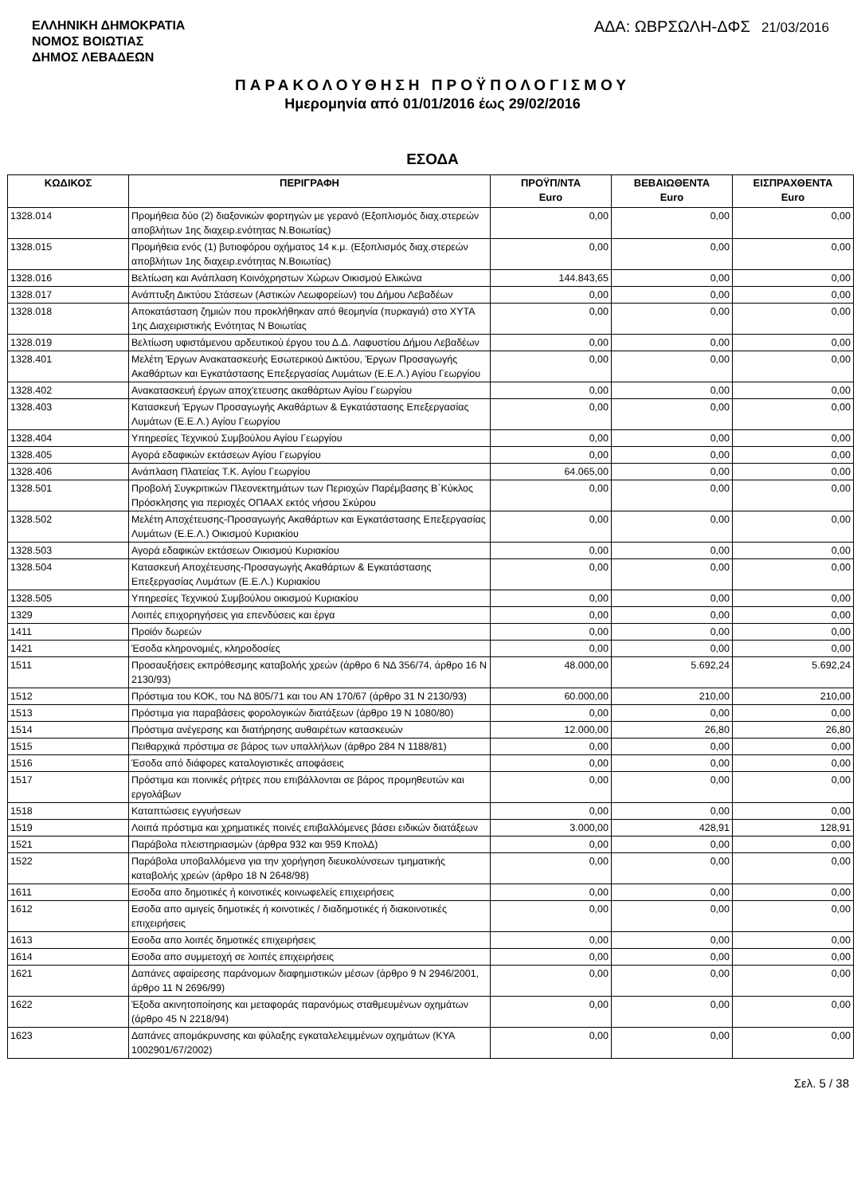ΕΛΛΗΝΙΚΗ ΔΗΜΟΚΡΑΤΙΑ
ΝΟΜΟΣ ΒΟΙΩΤΙΑΣ
ΔΗΜΟΣ ΛΕΒΑΔΕΩΝ
ΑΔΑ: ΩΒΡΣΩΛΗ-ΔΦΣ 21/03/2016
ΠΑΡΑΚΟΛΟΥΘΗΣΗ ΠΡΟΫΠΟΛΟΓΙΣΜΟΥ
Ημερομηνία από 01/01/2016 έως 29/02/2016
ΕΣΟΔΑ
| ΚΩΔΙΚΟΣ | ΠΕΡΙΓΡΑΦΗ | ΠΡΟΫΠ/ΝΤΑ Euro | ΒΕΒΑΙΩΘΕΝΤΑ Euro | ΕΙΣΠΡΑΧΘΕΝΤΑ Euro |
| --- | --- | --- | --- | --- |
| 1328.014 | Προμήθεια δύο (2) διαξονικών φορτηγών με γερανό (Εξοπλισμός διαχ.στερεών αποβλήτων 1ης διαχειρ.ενότητας Ν.Βοιωτίας) | 0,00 | 0,00 | 0,00 |
| 1328.015 | Προμήθεια ενός (1) βυτιοφόρου οχήματος 14 κ.μ. (Εξοπλισμός διαχ.στερεών αποβλήτων 1ης διαχειρ.ενότητας Ν.Βοιωτίας) | 0,00 | 0,00 | 0,00 |
| 1328.016 | Βελτίωση και Ανάπλαση Κοινόχρηστων Χώρων Οικισμού Ελικώνα | 144.843,65 | 0,00 | 0,00 |
| 1328.017 | Ανάπτυξη Δικτύου Στάσεων (Αστικών Λεωφορείων) του Δήμου Λεβαδέων | 0,00 | 0,00 | 0,00 |
| 1328.018 | Αποκατάσταση ζημιών που προκλήθηκαν από θεομηνία (πυρκαγιά) στο ΧΥΤΑ 1ης Διαχειριστικής Ενότητας Ν Βοιωτίας | 0,00 | 0,00 | 0,00 |
| 1328.019 | Βελτίωση υφιστάμενου αρδευτικού έργου του Δ.Δ. Λαφυστίου Δήμου Λεβαδέων | 0,00 | 0,00 | 0,00 |
| 1328.401 | Μελέτη Έργων Ανακατασκευής Εσωτερικού Δικτύου, Έργων Προσαγωγής Ακαθάρτων και Εγκατάστασης Επεξεργασίας Λυμάτων (Ε.Ε.Λ.) Αγίου Γεωργίου | 0,00 | 0,00 | 0,00 |
| 1328.402 | Ανακατασκευή έργων αποχ'ετευσης ακαθάρτων Αγίου Γεωργίου | 0,00 | 0,00 | 0,00 |
| 1328.403 | Κατασκευή Έργων Προσαγωγής Ακαθάρτων & Εγκατάστασης Επεξεργασίας Λυμάτων (Ε.Ε.Λ.) Αγίου Γεωργίου | 0,00 | 0,00 | 0,00 |
| 1328.404 | Υπηρεσίες Τεχνικού Συμβούλου Αγίου Γεωργίου | 0,00 | 0,00 | 0,00 |
| 1328.405 | Αγορά εδαφικών εκτάσεων Αγίου Γεωργίου | 0,00 | 0,00 | 0,00 |
| 1328.406 | Ανάπλαση Πλατείας Τ.Κ. Αγίου Γεωργίου | 64.065,00 | 0,00 | 0,00 |
| 1328.501 | Προβολή Συγκριτικών Πλεονεκτημάτων των Περιοχών Παρέμβασης Β΄Κύκλος Πρόσκλησης για περιοχές ΟΠΑΑΧ εκτός νήσου Σκύρου | 0,00 | 0,00 | 0,00 |
| 1328.502 | Μελέτη Αποχέτευσης-Προσαγωγής Ακαθάρτων και Εγκατάστασης Επεξεργασίας Λυμάτων (Ε.Ε.Λ.) Οικισμού Κυριακίου | 0,00 | 0,00 | 0,00 |
| 1328.503 | Αγορά εδαφικών εκτάσεων Οικισμού Κυριακίου | 0,00 | 0,00 | 0,00 |
| 1328.504 | Κατασκευή Αποχέτευσης-Προσαγωγής Ακαθάρτων & Εγκατάστασης Επεξεργασίας Λυμάτων (Ε.Ε.Λ.) Κυριακίου | 0,00 | 0,00 | 0,00 |
| 1328.505 | Υπηρεσίες Τεχνικού Συμβούλου οικισμού Κυριακίου | 0,00 | 0,00 | 0,00 |
| 1329 | Λοιπές επιχορηγήσεις για επενδύσεις και έργα | 0,00 | 0,00 | 0,00 |
| 1411 | Προϊόν δωρεών | 0,00 | 0,00 | 0,00 |
| 1421 | Έσοδα κληρονομιές, κληροδοσίες | 0,00 | 0,00 | 0,00 |
| 1511 | Προσαυξήσεις εκπρόθεσμης καταβολής χρεών (άρθρο 6 ΝΔ 356/74, άρθρο 16 Ν 2130/93) | 48.000,00 | 5.692,24 | 5.692,24 |
| 1512 | Πρόστιμα του ΚΟΚ, του ΝΔ 805/71 και του ΑΝ 170/67 (άρθρο 31 Ν 2130/93) | 60.000,00 | 210,00 | 210,00 |
| 1513 | Πρόστιμα για παραβάσεις φορολογικών διατάξεων (άρθρο 19 Ν 1080/80) | 0,00 | 0,00 | 0,00 |
| 1514 | Πρόστιμα ανέγερσης και διατήρησης αυθαιρέτων κατασκευών | 12.000,00 | 26,80 | 26,80 |
| 1515 | Πειθαρχικά πρόστιμα σε βάρος των υπαλλήλων (άρθρο 284 Ν 1188/81) | 0,00 | 0,00 | 0,00 |
| 1516 | Έσοδα από διάφορες καταλογιστικές αποφάσεις | 0,00 | 0,00 | 0,00 |
| 1517 | Πρόστιμα και ποινικές ρήτρες που επιβάλλονται σε βάρος προμηθευτών και εργολάβων | 0,00 | 0,00 | 0,00 |
| 1518 | Καταπτώσεις εγγυήσεων | 0,00 | 0,00 | 0,00 |
| 1519 | Λοιπά πρόστιμα και χρηματικές ποινές επιβαλλόμενες βάσει ειδικών διατάξεων | 3.000,00 | 428,91 | 128,91 |
| 1521 | Παράβολα πλειστηριασμών (άρθρα 932 και 959 ΚπολΔ) | 0,00 | 0,00 | 0,00 |
| 1522 | Παράβολα υποβαλλόμενα για την χορήγηση διευκολύνσεων τμηματικής καταβολής χρεών (άρθρο 18 Ν 2648/98) | 0,00 | 0,00 | 0,00 |
| 1611 | Εσοδα απο δημοτικές ή κοινοτικές κοινωφελείς επιχειρήσεις | 0,00 | 0,00 | 0,00 |
| 1612 | Εσοδα απο αμιγείς δημοτικές ή κοινοτικές / διαδημοτικές ή διακοινοτικές επιχειρήσεις | 0,00 | 0,00 | 0,00 |
| 1613 | Εσοδα απο λοιπές δημοτικές επιχειρήσεις | 0,00 | 0,00 | 0,00 |
| 1614 | Εσοδα απο συμμετοχή σε λοιπές επιχειρήσεις | 0,00 | 0,00 | 0,00 |
| 1621 | Δαπάνες αφαίρεσης παράνομων διαφημιστικών μέσων (άρθρο 9 Ν 2946/2001, άρθρο 11 Ν 2696/99) | 0,00 | 0,00 | 0,00 |
| 1622 | Έξοδα ακινητοποίησης και μεταφοράς παρανόμως σταθμευμένων οχημάτων (άρθρο 45 Ν 2218/94) | 0,00 | 0,00 | 0,00 |
| 1623 | Δαπάνες απομάκρυνσης και φύλαξης εγκαταλελειμμένων οχημάτων (ΚΥΑ 1002901/67/2002) | 0,00 | 0,00 | 0,00 |
Σελ. 5 / 38